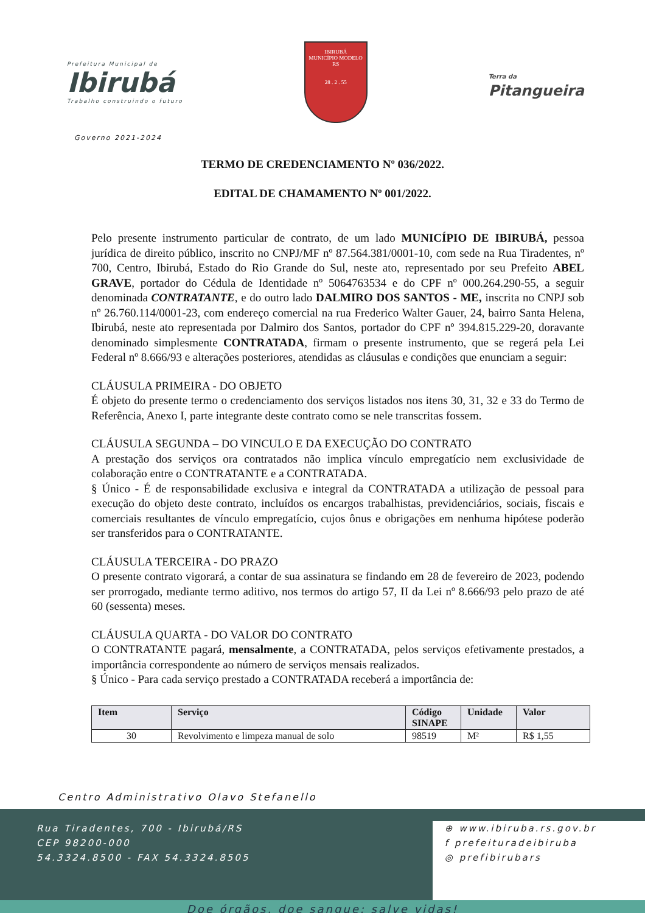Prefeitura Municipal de
Ibirubá
Trabalho construindo o futuro
IBIRUBÁ
MUNICÍPIO MODELO RS
28 . 2 . 55
Terra da
Pitangueira
Governo 2021-2024
TERMO DE CREDENCIAMENTO Nº 036/2022.
EDITAL DE CHAMAMENTO Nº 001/2022.
Pelo presente instrumento particular de contrato, de um lado MUNICÍPIO DE IBIRUBÁ, pessoa jurídica de direito público, inscrito no CNPJ/MF nº 87.564.381/0001-10, com sede na Rua Tiradentes, nº 700, Centro, Ibirubá, Estado do Rio Grande do Sul, neste ato, representado por seu Prefeito ABEL GRAVE, portador do Cédula de Identidade nº 5064763534 e do CPF nº 000.264.290-55, a seguir denominada CONTRATANTE, e do outro lado DALMIRO DOS SANTOS - ME, inscrita no CNPJ sob nº 26.760.114/0001-23, com endereço comercial na rua Frederico Walter Gauer, 24, bairro Santa Helena, Ibirubá, neste ato representada por Dalmiro dos Santos, portador do CPF nº 394.815.229-20, doravante denominado simplesmente CONTRATADA, firmam o presente instrumento, que se regerá pela Lei Federal nº 8.666/93 e alterações posteriores, atendidas as cláusulas e condições que enunciam a seguir:
CLÁUSULA PRIMEIRA - DO OBJETO
É objeto do presente termo o credenciamento dos serviços listados nos itens 30, 31, 32 e 33 do Termo de Referência, Anexo I, parte integrante deste contrato como se nele transcritas fossem.
CLÁUSULA SEGUNDA – DO VINCULO E DA EXECUÇÃO DO CONTRATO
A prestação dos serviços ora contratados não implica vínculo empregatício nem exclusividade de colaboração entre o CONTRATANTE e a CONTRATADA.
§ Único - É de responsabilidade exclusiva e integral da CONTRATADA a utilização de pessoal para execução do objeto deste contrato, incluídos os encargos trabalhistas, previdenciários, sociais, fiscais e comerciais resultantes de vínculo empregatício, cujos ônus e obrigações em nenhuma hipótese poderão ser transferidos para o CONTRATANTE.
CLÁUSULA TERCEIRA - DO PRAZO
O presente contrato vigorará, a contar de sua assinatura se findando em 28 de fevereiro de 2023, podendo ser prorrogado, mediante termo aditivo, nos termos do artigo 57, II da Lei nº 8.666/93 pelo prazo de até 60 (sessenta) meses.
CLÁUSULA QUARTA - DO VALOR DO CONTRATO
O CONTRATANTE pagará, mensalmente, a CONTRATADA, pelos serviços efetivamente prestados, a importância correspondente ao número de serviços mensais realizados.
§ Único - Para cada serviço prestado a CONTRATADA receberá a importância de:
| Item | Serviço | Código SINAPE | Unidade | Valor |
| --- | --- | --- | --- | --- |
| 30 | Revolvimento e limpeza manual de solo | 98519 | M² | R$ 1,55 |
Centro Administrativo Olavo Stefanello
Rua Tiradentes, 700 - Ibirubá/RS
CEP 98200-000
54.3324.8500 - FAX 54.3324.8505
⊕ www.ibiruba.rs.gov.br
f prefeituradeibiruba
◎ prefibirubars
Doe órgãos, doe sangue: salve vidas!